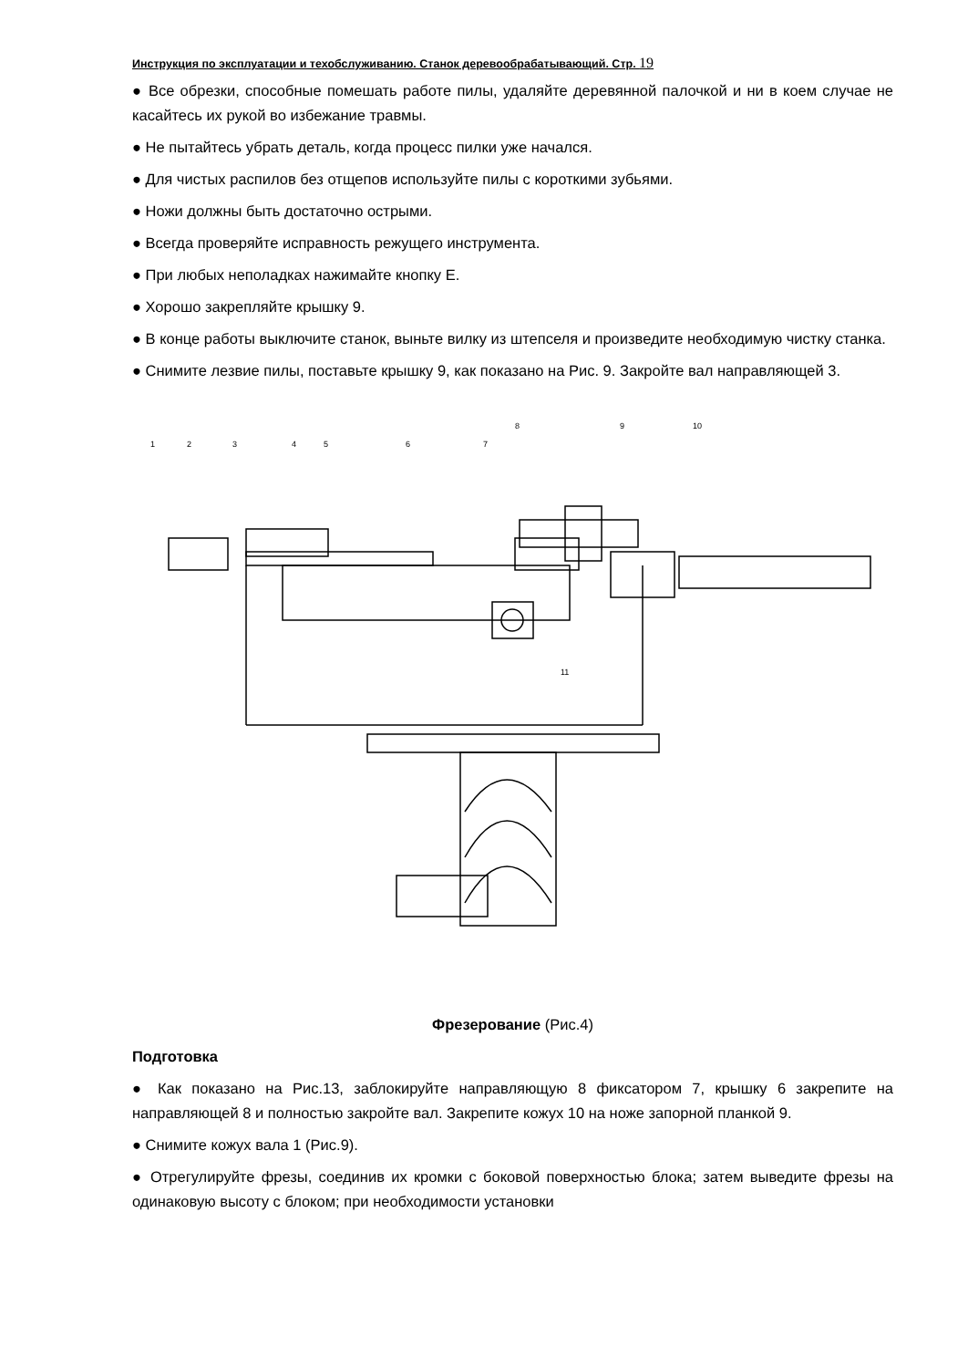Инструкция по эксплуатации и техобслуживанию. Станок деревообрабатывающий. Стр. 19
● Все обрезки, способные помешать работе пилы, удаляйте деревянной палочкой и ни в коем случае не касайтесь их рукой во избежание травмы.
● Не пытайтесь убрать деталь, когда процесс пилки уже начался.
● Для чистых распилов без отщепов используйте пилы с короткими зубьями.
● Ножи должны быть достаточно острыми.
● Всегда проверяйте исправность режущего инструмента.
● При любых неполадках нажимайте кнопку E.
● Хорошо закрепляйте крышку 9.
● В конце работы выключите станок, выньте вилку из штепселя и произведите необходимую чистку станка.
● Снимите лезвие пилы, поставьте крышку 9, как показано на Рис. 9. Закройте вал направляющей 3.
1
2
3
4
5
6
7
8
9
10
11
Фрезерование (Рис.4)
Подготовка
● Как показано на Рис.13, заблокируйте направляющую 8 фиксатором 7, крышку 6 закрепите на направляющей 8 и полностью закройте вал. Закрепите кожух 10 на ноже запорной планкой 9.
● Снимите кожух вала 1 (Рис.9).
● Отрегулируйте фрезы, соединив их кромки с боковой поверхностью блока; затем выведите фрезы на одинаковую высоту с блоком; при необходимости установки